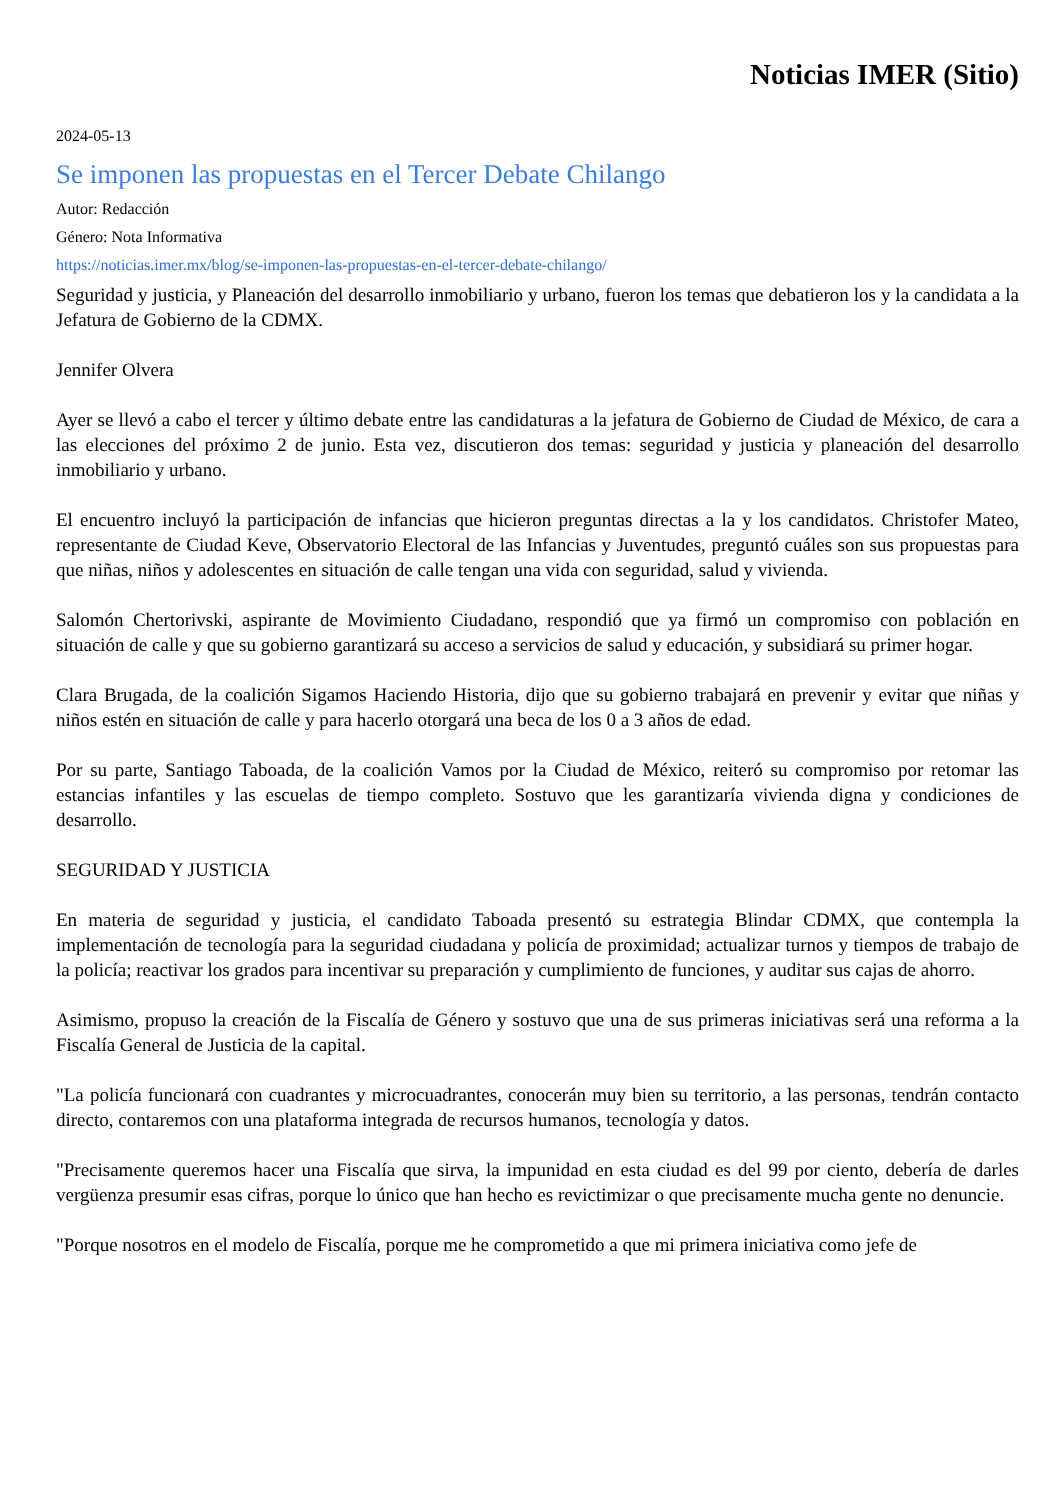Noticias IMER (Sitio)
2024-05-13
Se imponen las propuestas en el Tercer Debate Chilango
Autor: Redacción
Género: Nota Informativa
https://noticias.imer.mx/blog/se-imponen-las-propuestas-en-el-tercer-debate-chilango/
Seguridad y justicia, y Planeación del desarrollo inmobiliario y urbano, fueron los temas que debatieron los y la candidata a la Jefatura de Gobierno de la CDMX.
Jennifer Olvera
Ayer se llevó a cabo el tercer y último debate entre las candidaturas a la jefatura de Gobierno de Ciudad de México, de cara a las elecciones del próximo 2 de junio. Esta vez, discutieron dos temas: seguridad y justicia y planeación del desarrollo inmobiliario y urbano.
El encuentro incluyó la participación de infancias que hicieron preguntas directas a la y los candidatos. Christofer Mateo, representante de Ciudad Keve, Observatorio Electoral de las Infancias y Juventudes, preguntó cuáles son sus propuestas para que niñas, niños y adolescentes en situación de calle tengan una vida con seguridad, salud y vivienda.
Salomón Chertorivski, aspirante de Movimiento Ciudadano, respondió que ya firmó un compromiso con población en situación de calle y que su gobierno garantizará su acceso a servicios de salud y educación, y subsidiará su primer hogar.
Clara Brugada, de la coalición Sigamos Haciendo Historia, dijo que su gobierno trabajará en prevenir y evitar que niñas y niños estén en situación de calle y para hacerlo otorgará una beca de los 0 a 3 años de edad.
Por su parte, Santiago Taboada, de la coalición Vamos por la Ciudad de México, reiteró su compromiso por retomar las estancias infantiles y las escuelas de tiempo completo. Sostuvo que les garantizaría vivienda digna y condiciones de desarrollo.
SEGURIDAD Y JUSTICIA
En materia de seguridad y justicia, el candidato Taboada presentó su estrategia Blindar CDMX, que contempla la implementación de tecnología para la seguridad ciudadana y policía de proximidad; actualizar turnos y tiempos de trabajo de la policía; reactivar los grados para incentivar su preparación y cumplimiento de funciones, y auditar sus cajas de ahorro.
Asimismo, propuso la creación de la Fiscalía de Género y sostuvo que una de sus primeras iniciativas será una reforma a la Fiscalía General de Justicia de la capital.
"La policía funcionará con cuadrantes y microcuadrantes, conocerán muy bien su territorio, a las personas, tendrán contacto directo, contaremos con una plataforma integrada de recursos humanos, tecnología y datos.
"Precisamente queremos hacer una Fiscalía que sirva, la impunidad en esta ciudad es del 99 por ciento, debería de darles vergüenza presumir esas cifras, porque lo único que han hecho es revictimizar o que precisamente mucha gente no denuncie.
"Porque nosotros en el modelo de Fiscalía, porque me he comprometido a que mi primera iniciativa como jefe de